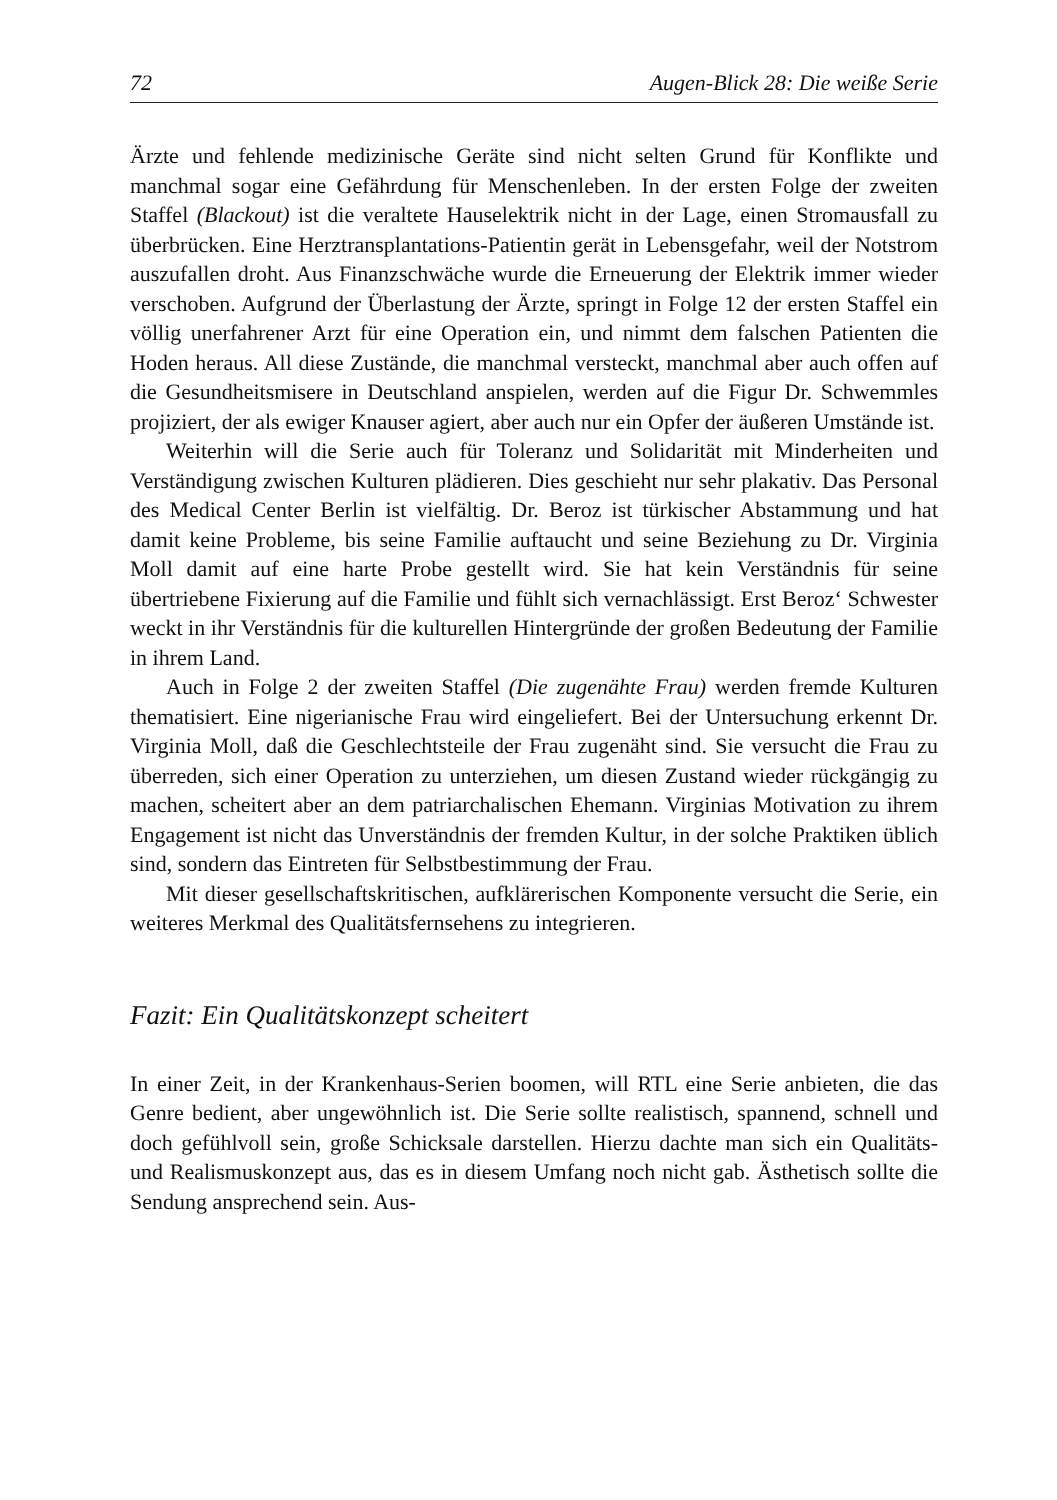72 Augen-Blick 28: Die weiße Serie
Ärzte und fehlende medizinische Geräte sind nicht selten Grund für Konflikte und manchmal sogar eine Gefährdung für Menschenleben. In der ersten Folge der zweiten Staffel (Blackout) ist die veraltete Hauselektrik nicht in der Lage, einen Stromausfall zu überbrücken. Eine Herztransplantations-Patientin gerät in Lebensgefahr, weil der Notstrom auszufallen droht. Aus Finanzschwäche wurde die Erneuerung der Elektrik immer wieder verschoben. Aufgrund der Überlastung der Ärzte, springt in Folge 12 der ersten Staffel ein völlig unerfahrener Arzt für eine Operation ein, und nimmt dem falschen Patienten die Hoden heraus. All diese Zustände, die manchmal versteckt, manchmal aber auch offen auf die Gesundheitsmisere in Deutschland anspielen, werden auf die Figur Dr. Schwemmles projiziert, der als ewiger Knauser agiert, aber auch nur ein Opfer der äußeren Umstände ist.
Weiterhin will die Serie auch für Toleranz und Solidarität mit Minderheiten und Verständigung zwischen Kulturen plädieren. Dies geschieht nur sehr plakativ. Das Personal des Medical Center Berlin ist vielfältig. Dr. Beroz ist türkischer Abstammung und hat damit keine Probleme, bis seine Familie auftaucht und seine Beziehung zu Dr. Virginia Moll damit auf eine harte Probe gestellt wird. Sie hat kein Verständnis für seine übertriebene Fixierung auf die Familie und fühlt sich vernachlässigt. Erst Beroz‘ Schwester weckt in ihr Verständnis für die kulturellen Hintergründe der großen Bedeutung der Familie in ihrem Land.
Auch in Folge 2 der zweiten Staffel (Die zugenähte Frau) werden fremde Kulturen thematisiert. Eine nigerianische Frau wird eingeliefert. Bei der Untersuchung erkennt Dr. Virginia Moll, daß die Geschlechtsteile der Frau zugenäht sind. Sie versucht die Frau zu überreden, sich einer Operation zu unterziehen, um diesen Zustand wieder rückgängig zu machen, scheitert aber an dem patriarchalischen Ehemann. Virginias Motivation zu ihrem Engagement ist nicht das Unverständnis der fremden Kultur, in der solche Praktiken üblich sind, sondern das Eintreten für Selbstbestimmung der Frau.
Mit dieser gesellschaftskritischen, aufklärerischen Komponente versucht die Serie, ein weiteres Merkmal des Qualitätsfernsehens zu integrieren.
Fazit: Ein Qualitätskonzept scheitert
In einer Zeit, in der Krankenhaus-Serien boomen, will RTL eine Serie anbieten, die das Genre bedient, aber ungewöhnlich ist. Die Serie sollte realistisch, spannend, schnell und doch gefühlvoll sein, große Schicksale darstellen. Hierzu dachte man sich ein Qualitäts- und Realismuskonzept aus, das es in diesem Umfang noch nicht gab. Ästhetisch sollte die Sendung ansprechend sein. Aus-